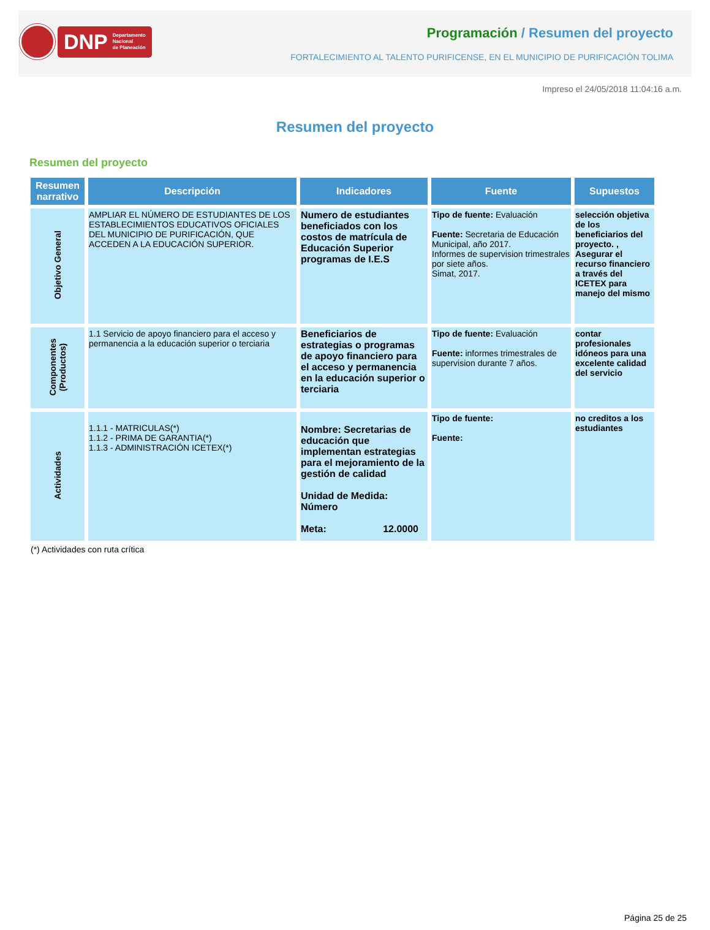DNP Departamento
Nacional
de Planeación
Programación / Resumen del proyecto
FORTALECIMIENTO AL TALENTO PURIFICENSE, EN EL MUNICIPIO DE PURIFICACIÓN TOLIMA
Impreso el 24/05/2018 11:04:16 a.m.
Resumen del proyecto
Resumen del proyecto
| Resumen narrativo | Descripción | Indicadores | Fuente | Supuestos |
| --- | --- | --- | --- | --- |
| Objetivo General | AMPLIAR EL NÚMERO DE ESTUDIANTES DE LOS ESTABLECIMIENTOS EDUCATIVOS OFICIALES DEL MUNICIPIO DE PURIFICACIÓN, QUE ACCEDEN A LA EDUCACIÓN SUPERIOR. | Numero de estudiantes beneficiados con los costos de matrícula de Educación Superior programas de I.E.S | Tipo de fuente: Evaluación Fuente: Secretaria de Educación Municipal, año 2017. Informes de supervision trimestrales por siete años. Simat, 2017. | selección objetiva de los beneficiarios del proyecto. , Asegurar el recurso financiero a través del ICETEX para manejo del mismo |
| Componentes (Productos) | 1.1 Servicio de apoyo financiero para el acceso y permanencia a la educación superior o terciaria | Beneficiarios de estrategias o programas de apoyo financiero para el acceso y permanencia en la educación superior o terciaria | Tipo de fuente: Evaluación Fuente: informes trimestrales de supervision durante 7 años. | contar profesionales idóneos para una excelente calidad del servicio |
| Actividades | 1.1.1 - MATRICULAS(*) 1.1.2 - PRIMA DE GARANTIA(*) 1.1.3 - ADMINISTRACIÓN ICETEX(*) | Nombre: Secretarias de educación que implementan estrategias para el mejoramiento de la gestión de calidad Unidad de Medida: Número Meta: 12.0000 | Tipo de fuente: Fuente: | no creditos a los estudiantes |
(*) Actividades con ruta crítica
Página 25 de 25